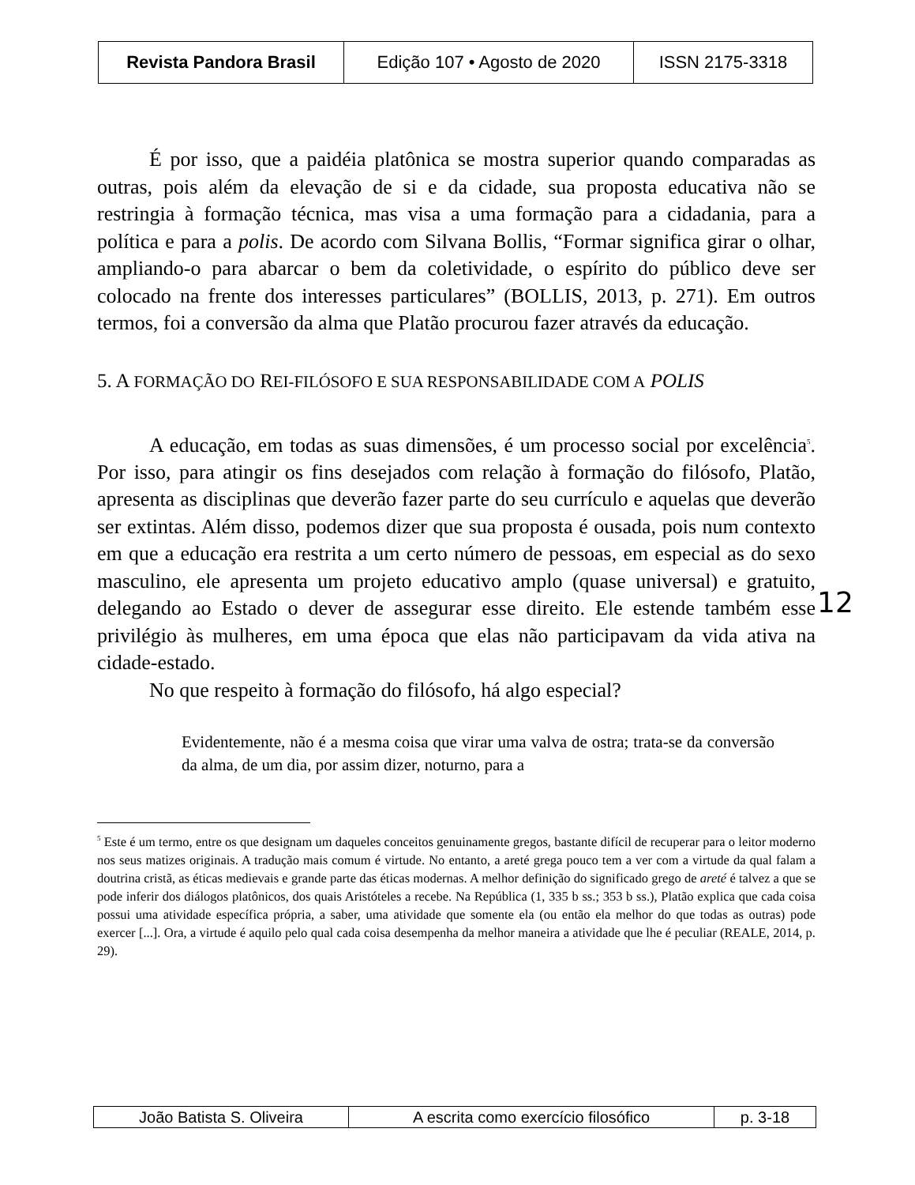| Revista Pandora Brasil | Edição 107 • Agosto de 2020 | ISSN 2175-3318 |
É por isso, que a paidéia platônica se mostra superior quando comparadas as outras, pois além da elevação de si e da cidade, sua proposta educativa não se restringia à formação técnica, mas visa a uma formação para a cidadania, para a política e para a polis. De acordo com Silvana Bollis, “Formar significa girar o olhar, ampliando-o para abarcar o bem da coletividade, o espírito do público deve ser colocado na frente dos interesses particulares” (BOLLIS, 2013, p. 271). Em outros termos, foi a conversão da alma que Platão procurou fazer através da educação.
5. A FORMAÇÃO DO REI-FILÓSOFO E SUA RESPONSABILIDADE COM A POLIS
A educação, em todas as suas dimensões, é um processo social por excelência<sup>5</sup>. Por isso, para atingir os fins desejados com relação à formação do filósofo, Platão, apresenta as disciplinas que deverão fazer parte do seu currículo e aquelas que deverão ser extintas. Além disso, podemos dizer que sua proposta é ousada, pois num contexto em que a educação era restrita a um certo número de pessoas, em especial as do sexo masculino, ele apresenta um projeto educativo amplo (quase universal) e gratuito, delegando ao Estado o dever de assegurar esse direito. Ele estende também esse privilégio às mulheres, em uma época que elas não participavam da vida ativa na cidade-estado.
No que respeito à formação do filósofo, há algo especial?
Evidentemente, não é a mesma coisa que virar uma valva de ostra; trata-se da conversão da alma, de um dia, por assim dizer, noturno, para a
<sup>5</sup> Este é um termo, entre os que designam um daqueles conceitos genuinamente gregos, bastante difícil de recuperar para o leitor moderno nos seus matizes originais. A tradução mais comum é virtude. No entanto, a areté grega pouco tem a ver com a virtude da qual falam a doutrina cristã, as éticas medievais e grande parte das éticas modernas. A melhor definição do significado grego de areté é talvez a que se pode inferir dos diálogos platônicos, dos quais Aristóteles a recebe. Na República (1, 335 b ss.; 353 b ss.), Platão explica que cada coisa possui uma atividade específica própria, a saber, uma atividade que somente ela (ou então ela melhor do que todas as outras) pode exercer [...]. Ora, a virtude é aquilo pelo qual cada coisa desempenha da melhor maneira a atividade que lhe é peculiar (REALE, 2014, p. 29).
12
| João Batista S. Oliveira | A escrita como exercício filosófico | p. 3-18 |